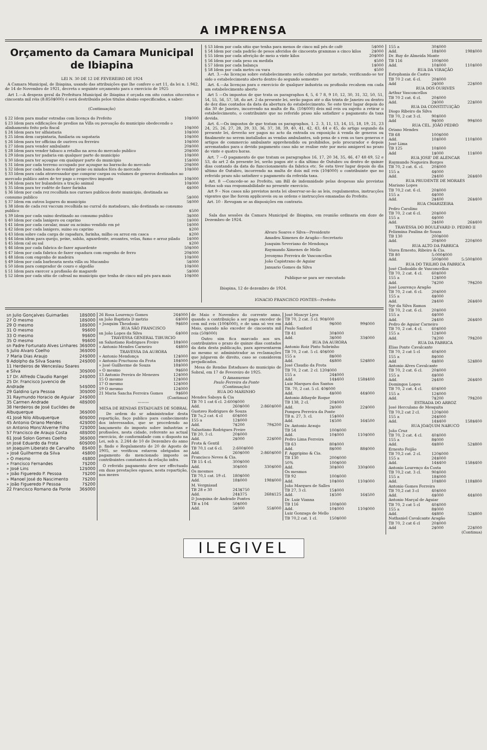A IMPRENSA
Orçamento da Camara Municipal
de Ibiapina
LEI N. 30 DE 12 DE FEVEREIRO DE 1924
A Camara Municipal, de Ibiapina, usando das attribuições que lhe confere o art 11, da lei n. 1.942, de 14 de Novembro de 1921, decreta o seguinte orçamento para o exercicio de 1925
Art 1.—A despeza geral da Prefeitura Municipal de Ibiapina é orçada em oito contos oitocentos e cincoenta mil réis (8:850$000) é será destribuida pelos titulos abaixo especificados, a saber:
(Continuação)
| § 22 Idem para mudar estradas com licença do Prefeito | 10$000 |
| § 23 Idem para edificações de predios na Villa ou povoação do municipio obedecendo o alinhamento feito pelo fiscal | 10$000 |
| § 24 Idem para ter alfaiataria | 10$000 |
| § 25 Idem dem carpintaria, funilaria ou sapataria | 10$000 |
| § 26 Idem para ter officina de ourives ou ferreiro | 10$000 |
| § 27 Idem para vender ambulante | 20$000 |
| § 28 Idem para vender tabaco a retalho na area do mercado publico | 20$000 |
| § 29 Idem para ter padaria em qualquer parte do municipio | 10$000 |
| § 30 Idem para ter açougue em qualquer parte do municipio | 15$000 |
| § 31 Idem por cada terreno occupado por açougue no barracão do mercado | 20$000 |
| § 32 Idem por cada banca de vender peixe ou miudos fóra do mercado | 10$000 |
| § 33 Idem para cada atravessador que comprar cargas ou volumes de generos destinados ao mercado publico antes de ter pago o respectivo imposto | 10$000 |
| § 34 Idem para ter bulandeira a tração animal | 10$000 |
| § 35 Idem para ter rodête de fazer farinha | 4$000 |
| § 36 Idem por cada rez recolhida nos curraes publicos deste municipio, destinada ao consumo publico | 5$000 |
| § 37 Idem em outros logares do municipio | 5$000 |
| § 38 Idem de cada rez vaccum recolhida no curral do matadouro, não destinada ao consumo publico | $500 |
| § 39 Idem por cada suino destinado ao consumo publico | 3$000 |
| § 40 Idem por cada lanigero ou caprino | 1$000 |
| § 41 Idem por cada cavalar, muar ou acinino vendido em pé | 1$000 |
| § 42 Idem por cada lanigero, suino ou caprino | $200 |
| § 43 Idem sobre cada carga de rapadura, farinha, milho ou arroz em casca | $200 |
| § 44 Idem idem para queijo, peixe, sabão, aguardente, avoantes, velas, fumo e arroz pilado | 1$000 |
| § 45 Idem cal ou sal | $200 |
| § 46 Idem por cada fabrica de fazer aguardente | 50$000 |
| § 47 Idem por cada fabrica de fazer rapadura com engenho de ferro | 20$000 |
| § 48 Idem com engenho de madeira | 10$000 |
| § 49 Idem por cada barbearia nesta villa ou Mucambo | 5$000 |
| § 50 Idem para comprador de couro e algodão | 10$000 |
| § 51 Idem para exercer a profissão de magarefe | 5$000 |
| § 52 Idem por cada sitio de cafesal no municipio que tenha de cinco mil pés para mais | 10$000 |
| § 53 Idem por cada sitio que tenha para menos de cinco mil pés de café | 5$000 |
| § 54 Idem por cada padrão de pesos aferidos de cincoenta grammas a cinco kilos | 2$000 |
| § 55 Idem por cada aferição de meio a vinte kilos | 20$000 |
| § 56 Idem por cada peso ou medida | $500 |
| § 57 Idem por cada balança | 1$000 |
| § 58 Idem por cada metro ou vara | $500 |
Art. 3.—As licenças sobre estabelecimento serão cobradas por metade, verificando-se ter sido o estabelecimento aberto dentro do segundo semestre
Art. 4.—As licenças para o exercicio de qualquer industria ou profissão recahem em cada um estabelecimento aberto
Art 5 —Os impostos de que trata os paragraphos 4, 5, 6 7 8, 9 10, 12, 30, 31, 32, 50, 51, 54, 55, 56, 57, 58, do art. 2 da presente lei, serão pagos até o dia trinta de Janeiro ou dentro de dez dias contados da data da abertura do estabelecimento. Se este tiver lugar depois do dia 30 de Janeiro, incorrendo na multa de Rs. (10$000) deis mil reis ou sujeito a retirar o estabelecimento, o contribuinte que no referido praso não satisfizer o pagamento da taxa devida.
Art. 6.—Os impostos de que tratam os paragraphos, 1. 2. 3, 11, 13, 14, 15, 18, 19, 21, 23 24, 25, 26, 27, 28, 29, 33, 36, 37, 38, 39, 40, 41, 42, 43, 44 e 45, do artigo segundo da presente lei, deverão ser pagos no acto da entrada ou exposição á venda de generos ou finalmente no serem installados as vendas ambulantes, sob pena de s rem os taes generos e artigos de commercio ambulante apprehendido ou prohibidos, pelo procurador e depois arrematados para o devido pagamento caso não se realise este por meio amigavel no prazo de vinte e quatro horas.
Art. 7 —O pagamento de que tratam os paragraphos 16, 17, 20 34, 35, 46, 47 48 49, 52 e 53, do art 2 da presente lei, serão pagos até o dia ultimo de Outubro ou dentro de quinze dias contando da data do funccionamento da fabrica etc. Se esta tiver lugar depois do dia ultimo de Outubro, incorrendo na multa de dois mil reis (10$000) o contribuinte que no referido prazo não satisfizer o pagamento da referida taxa.
Art. 8 —Concede-se ao Prefeito, um Bill de indemnidade pelas despesas não previstas feitas sob sua responsabilidade no presente exercicio.
Art 9 – Nos casos não previstos nesta lei observar-se-ão as leis, regulamentos, instrucções vigentes que lhe forem applicaveis ou as ordens e instrucções emanadas do Prefeito.
Art. 10 - Revogam se as disposições em contrario.
Sala das sessões da Camara Municipal de Ibiapina, em reunião ordinaria em doze de Dezembro de 1924.
Alvaro Soares e Silva—Presidente
Amadeu Ximenes de Aragão—Secretario
Joaquim Severiano de Mendonça
Raymundo Ximenes de Mello
Jeronymo Ferreira de Vasconcellos
João Capistrano de Aguiar
Januario Gomes da Silva
Publique-se para ser executado
Ibiapina, 12 de dezembro de 1924.
IGNACIO FRANCISCO PONTES—Prefeito
| sn Julio Gonçalves Guimarães | 18$000 |
| 27 O mesmo | 18$000 |
| 29 O mesmo | 18$000 |
| 31 O mesmo | 9$600 |
| 33 O mesmo | 9$600 |
| 35 O mesmo | 9$600 |
| sn Padre Fortunato Alves Linhares | 36$000 |
| 5 Julio Alvaro Coelho | 36$000 |
| 7 Maria Dias Araujo | 24$000 |
| 9 Adolpho da Silva Soares | 24$000 |
| 11 Herdeiros de Wenceslau Soares e Silva | 30$000 |
| 17 Dr. Alfredo Claudio Rangel | 24$000 |
| 25 Dr. Francisco Juvencio de Andrade | 54$000 |
| 29 Galdino Lyra Pessoa | 30$000 |
| 31 Raymundo Horacio de Aguiar | 24$000 |
| 35 Carmen Andrade | 48$000 |
| 38 Herdeiros de José Euclides de Albuquerque | 36$000 |
| 41 José Nilo Albuquerque | 60$000 |
| 45 Antonio Oriano Mendes | 42$000 |
| sn Antonio Mons'Alverne Filho | 72$000 |
| 57 Francisco de Araujo Costa | 48$000 |
| 61 José Solon Gomes Coelho | 36$000 |
| sn José Eduardo da Frota | 60$000 |
| sn Joaquim Liberato de Carvalho | 8$400 |
| » José Guilherme da Silva | 4$800 |
| » O mesmo | 4$800 |
| » Francisco Fernandes | 7$200 |
| » José Lins | 12$000 |
| » João Figueredo P. Pessoa | 7$200 |
| » Manoel José do Nascimento | 7$200 |
| » João Figueredo P Pessoa | 7$200 |
| 22 Francisco Romano da Ponte | 36$000 |
| 26 Rosa Lourenço Gomes | 24$000 |
| sn João Baptista D metrio | 6$000 |
| » Joaquim Theodosio | 9$600 |
| RUA SÃO FRANCISCO | |
| sn João Lopes da Silva | 6$000 |
| TRAVESSA GENERAL TIBURCIO | |
| sn Salustiano Rodrigues Freire | 18$000 |
| » Antonio Mendes Carneiro | 4$800 |
| TRAVESSA DA AURORA | |
| » Antonio Mendonça | 12$000 |
| » Antonio Fructuoso da Frota | 18$000 |
| » José Guilherme de Souza | 18$000 |
| » O mesmo | 9$600 |
| 13 Antonio Pereira de Menezes | 12$000 |
| 15 O mesmo | 12$000 |
| 17 O mesmo | 12$000 |
| 19 O mesmo | 12$000 |
| 21 Maria Sancha Ferreira Gomes | 9$600 |
| (Continua) | |
———
MESA DE RENDAS ESTADUAES DE SOBRAL
De ordem do sr administrador desta repartição, faço publico para conhecimento dos interessados, que se procedendo ao lançamento do imposto sobre industrias e profissões, nesta cidade, referente ao actual exercicio, de conformidade com o disposto na Lei, sob n. 2.244 de 10 de Dezembro do anno p. findo e Regulamento de 20 de Agosto de 1905, se verificou estarem obrigados ao pagamento do mencionado imposto os contribuintes constantes da relação infra.
O referido pagamento deve ser effectuado em duas prestações eguaes, nesta repartição, nos mezes
de Maio e Novembro do corrente anno, quando a contribuição a ser paga exceder de cem mil reis (100$000), e de uma só vez em Maio, quando não exceder de cincoenta mil reis (50$000)
Outro sim fica marcado aos srs. contribuintes o prazo de quinze dias contados da data desta publicação, para apresentarem ao mesmo sr. administrador as reclamações que julgarem de direito, caso se considerem prejudicados.
Mesa de Rendas Estaduaes do municipio de Sobral, em 17 de Fevereiro de 1925.
O Amanuense
Paulo Ferreira da Ponte
(Continuação)
RUA DO MARINHO
| Mendes Saboya & Cia | | |
| TB 70 1 cat 6 cl. 2:600$000 | | |
| Add. | 260$000 | 2:860$000 |
| Gustavo Rodrigues de Souza | | |
| TB 7o,2 cat. 4 cl | 60$000 | |
| 155 a | 12$000 | |
| Add. | 7$200 | 79$200 |
| Salustiano Rodrigues Freire | | |
| TB 20, 3 cl. | 20$000 | |
| Add. | 2$000 | 22$000 |
| Frota & Gentil | | |
| TB 70,1 cat 6 cl. | 2:600$000 | |
| Add. | 260$000 | 2:860$000 |
| Francisco Neves & Cia. | | |
| TB 15 4 cl. | 300$000 | |
| Add. | 30$000 | 330$000 |
| Os mesmos | | |
| TB 70,1 cat. 19 cl. | 180$000 | |
| Add. | 18$000 | 198$000 |
| M. Vergniaud | | |
| TB 28 e 30 | 243$750 | |
| Add. | 24$375 | 268$125 |
| D Joaquina de Andrade Pontes | | |
| TB n 104 | 50$000 | |
| Add. | 5$000 | 55$000 |
| José Moacyr Lyra | | |
| TB 70, 2 cat. 3 cl. 90$000 | | |
| Add. | 9$000 | 99$000 |
| Paulo Sanford | | |
| TB 41 | 30$000 | |
| Add. | 3$000 | 33$000 |
| RUA DA AURORA | | |
| Antonio Roiz Pinto Sobrinho | | |
| TB 70, 2 cat. 5 cl. 40$000 | | |
| 155 a | 8$000 | |
| Add. | 4$800 | 52$800 |
| José Claudio da Frota | | |
| TB 70, 2 cat. 2 cl. 120$000 | | |
| 155 a | 24$000 | |
| Add. | 14$400 | 158$400 |
| Luiz Marques dos Santos | | |
| TB. 70, 2 cat. 5 cl. 40$000 | | |
| Add. | 4$000 | 44$000 |
| Antonio Athayde Roque | | |
| TB 138, 2 cl. | 20$000 | |
| Add. | 2$000 | 22$000 |
| Pompeu Ferreira da Ponte | | |
| TB n. 27, 3. cl. | 15$000 | |
| Add. | 1$500 | 16$500 |
| Dr. Antonio Araujo | | |
| TB 54 | 100$000 | |
| Add. | 10$000 | 110$000 |
| Pedro Lima Ferreira | | |
| TB 63 | 80$000 | |
| Add. | 8$000 | 88$000 |
| F. Aggripino & Cia. | | |
| TB 130 | 200$000 | |
| 50% | 100$000 | |
| Add. | 30$000 | 330$000 |
| Os mesmos | | |
| TB 92 | 100$000 | |
| Add. | 10$000 | 110$000 |
| João Marques de Salles | | |
| TB 27, 3 cl. | 15$000 | |
| Add. | 1$500 | 16$500 |
| Dr. Luiz Vianna | | |
| TB 116 | 100$000 | |
| Add. | 10$000 | 110$000 |
| Luiz Gonzaga de Mello | | |
| TB 70,2 cat. 1 cl. | 150$000 | |
| 155 a | 30$000 | |
| Add. | 18$000 | 198$000 |
| Dr. Ruy de Almeida Monte | | |
| TB 116 | 100$000 | |
| Add. | 10$000 | 110$000 |
| RUA DA VIRAÇÃO | | |
| Estephania de Castro | | |
| TB 70 2 cat. 6 cl. | 20$000 | |
| Add | 2$000 | 22$000 |
| RUA DOS OURIVES | | |
| Arthur Vasconcellos | | |
| TB 70 2 cat. 6 cl. | 20$000 | |
| Add. | 2$000 | 22$000 |
| RUA DA CONSTITUIÇÃO | | |
| Diogo Ribeiro da Silva | | |
| TB 70, 2 cat 3 cl. | 90$000 | |
| Add | 9$000 | 99$000 |
| RUA CEL. JOÃO PEDRO | | |
| Oriano Mendes | | |
| TB 68 | 100$000 | |
| Add. | 10$000 | 110$000 |
| José Lima | | |
| TB 125 | 10$000 | |
| Add | 1$000 | 11$000 |
| RUA JOSE' DE ALENCAR | | |
| Raymundo Nogueira Borges | | |
| TB 70, 2 cat. 6. cl. | 20$000 | |
| 155 a | 4$000 | |
| Add. | 2$400 | 26$400 |
| RUA PRUDENTE DE MORAES | | |
| Mariano Lopes | | |
| TB 70,2 cat. 6 cl. | 20$000 | |
| 155 a | 4$000 | |
| Add. | 2$400 | 26$400 |
| RUA CMARIZEIRA | | |
| Pedro Carolino | | |
| TB 70, 2 cat 6 cl. | 20$000 | |
| 155 a | 4$000 | |
| Add. | 2$400 | 26$400 |
| TRAVESSA DO BOULEVARD D. PEDRO II | | |
| Felizmina Paulina de Souza | | |
| TB 130 | 200$000 | |
| Add. | 20$000 | 220$000 |
| RUA ALTO DA FABRICA | | |
| Viuva Ernesto, Ribeiro & Cia. | | |
| TB 80 | 5:000$000 | |
| Add. | 500$000 | 5:500$000 |
| RUA DO TRILHO DA FABRICA | | |
| José Clodoaldo de Vasconcellos | | |
| TB 70, 2 cat. 4 cl. | 60$000 | |
| 155 a | 12$000 | |
| Add. | 7$200 | 79$200 |
| José Lourenço Aragão | | |
| TB 70, 2 cat. 6 cl. | 20$000 | |
| 155 a | 4$000 | |
| Add. | 2$400 | 26$400 |
| Syr da Silva Ramos | | |
| TB 70, 2 cat. 6 cl. | 20$000 | |
| 155 a | 4$000 | |
| Add. | 2$400 | 26$400 |
| Pedro de Aguiar Carneiro | | |
| TB 70, 2 cat. 4 cl. | 60$000 | |
| 155 a | 12$000 | |
| Add. | 7$200 | 79$200 |
| RUA DA FABRICA | | |
| Elias Ponte Cavalcante | | |
| TB 70, 2 cat 5 cl | 40$000 | |
| 155 a | 8$000 | |
| Add | 4$800 | 52$800 |
| Antonio Alves Cavalcante | | |
| TB 70, 2 cat. 6 cl. | 20$000 | |
| 155 a | 4$000 | |
| Add. | 2$400 | 26$400 |
| Domingos Lopes | | |
| TB 70, 2 cat. 4 cl. | 60$000 | |
| 155 a | 12$000 | |
| Add. | 7$200 | 79$200 |
| ESTRADA DO ARROZ | | |
| José Herculano de Mesquita | | |
| TB 70,2 cat 2 cl. | 120$000 | |
| 155 a | 24$000 | |
| Add. | 14$400 | 158$400 |
| RUA JOAQUIM NABUCO | | |
| João Cruz | | |
| TB 70, 2 cat. 4 cl. | 40$000 | |
| 155 a | 8$000 | |
| Add. | 4$800 | 52$800 |
| Ernesto Feijão | | |
| TB 70,2 cat. 2 cl. | 120$000 | |
| 155 a | 24$000 | |
| Add. | 14$400 | 158$400 |
| Antonio Lourenço da Costa | | |
| TB 70,2 cat. 3 cl. | 90$000 | |
| 155 a | 18$000 | |
| Add. | 10$800 | 118$800 |
| Antonio Gomes Ferreira | | |
| TB 70,2 cat 3 cl | 40$000 | |
| Add. | 4$000 | 44$000 |
| Antonio Marçal de Aguiar | | |
| TB 70, 2 cat 5 cl | 40$000 | |
| 155 a | 8$000 | |
| Add. | 4$800 | 52$800 |
| Nathaniel Cavalcante Aragão | | |
| TB 70, 2 cat 6 cl | 20$000 | |
| Add | 2$000 | 22$000 |
| (Continua) | | |
ILEGIVEL